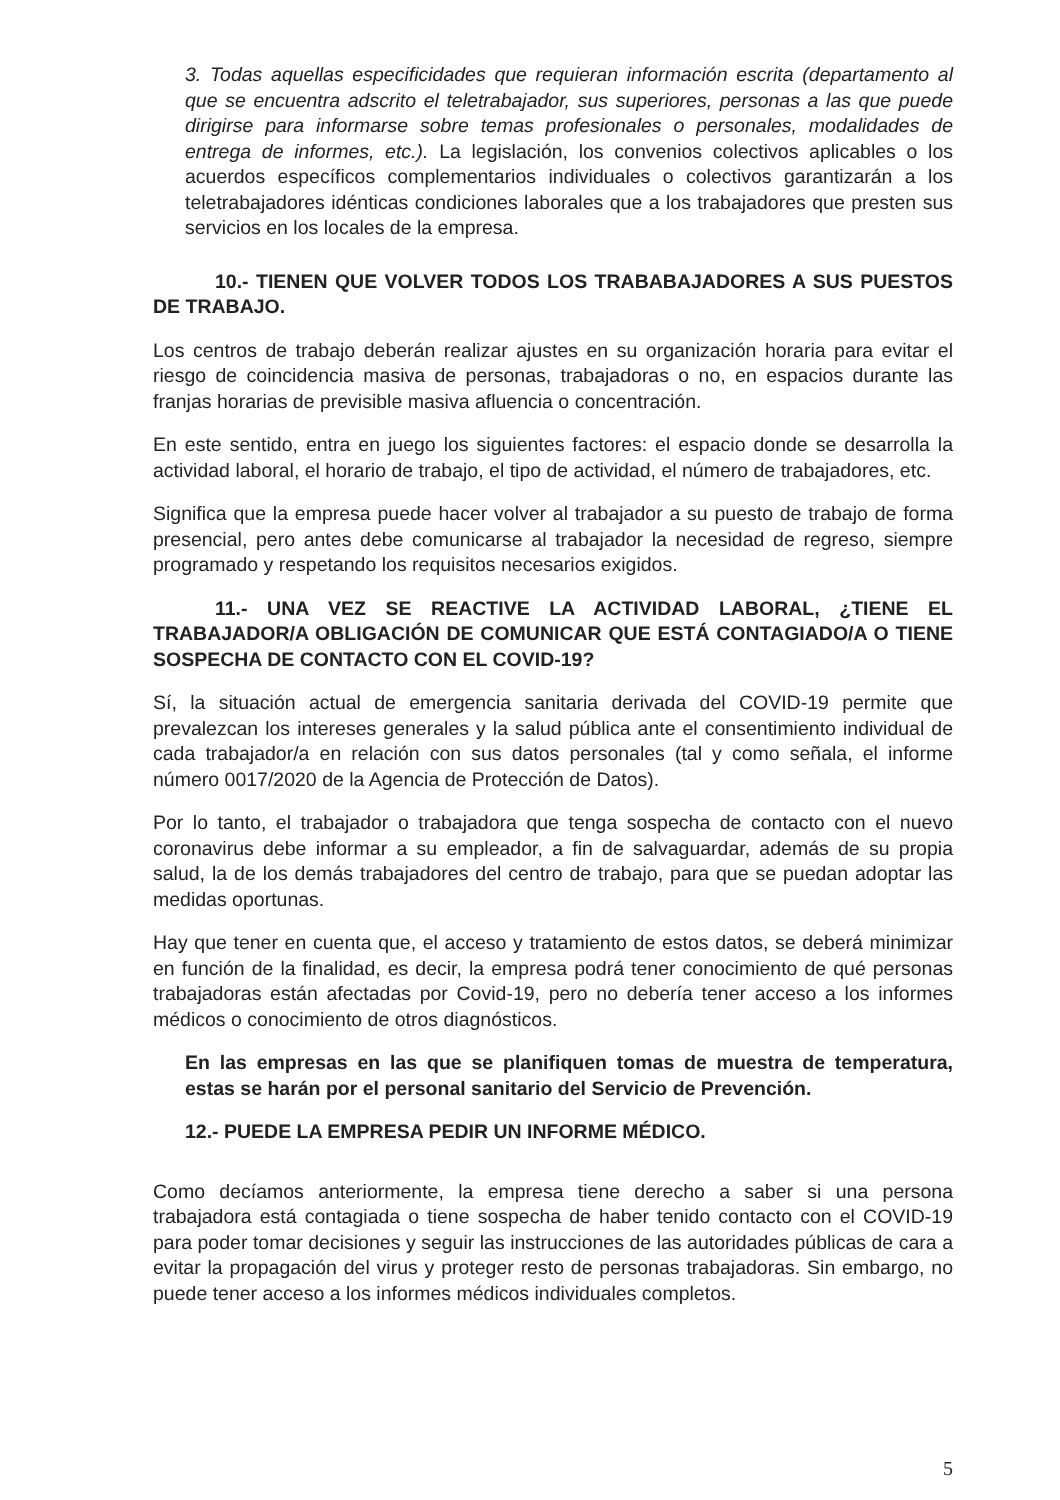3. Todas aquellas especificidades que requieran información escrita (departamento al que se encuentra adscrito el teletrabajador, sus superiores, personas a las que puede dirigirse para informarse sobre temas profesionales o personales, modalidades de entrega de informes, etc.). La legislación, los convenios colectivos aplicables o los acuerdos específicos complementarios individuales o colectivos garantizarán a los teletrabajadores idénticas condiciones laborales que a los trabajadores que presten sus servicios en los locales de la empresa.
10.- TIENEN QUE VOLVER TODOS LOS TRABABAJADORES A SUS PUESTOS DE TRABAJO.
Los centros de trabajo deberán realizar ajustes en su organización horaria para evitar el riesgo de coincidencia masiva de personas, trabajadoras o no, en espacios durante las franjas horarias de previsible masiva afluencia o concentración.
En este sentido, entra en juego los siguientes factores: el espacio donde se desarrolla la actividad laboral, el horario de trabajo, el tipo de actividad, el número de trabajadores, etc.
Significa que la empresa puede hacer volver al trabajador a su puesto de trabajo de forma presencial, pero antes debe comunicarse al trabajador la necesidad de regreso, siempre programado y respetando los requisitos necesarios exigidos.
11.- UNA VEZ SE REACTIVE LA ACTIVIDAD LABORAL, ¿TIENE EL TRABAJADOR/A OBLIGACIÓN DE COMUNICAR QUE ESTÁ CONTAGIADO/A O TIENE SOSPECHA DE CONTACTO CON EL COVID-19?
Sí, la situación actual de emergencia sanitaria derivada del COVID-19 permite que prevalezcan los intereses generales y la salud pública ante el consentimiento individual de cada trabajador/a en relación con sus datos personales (tal y como señala, el informe número 0017/2020 de la Agencia de Protección de Datos).
Por lo tanto, el trabajador o trabajadora que tenga sospecha de contacto con el nuevo coronavirus debe informar a su empleador, a fin de salvaguardar, además de su propia salud, la de los demás trabajadores del centro de trabajo, para que se puedan adoptar las medidas oportunas.
Hay que tener en cuenta que, el acceso y tratamiento de estos datos, se deberá minimizar en función de la finalidad, es decir, la empresa podrá tener conocimiento de qué personas trabajadoras están afectadas por Covid-19, pero no debería tener acceso a los informes médicos o conocimiento de otros diagnósticos.
En las empresas en las que se planifiquen tomas de muestra de temperatura, estas se harán por el personal sanitario del Servicio de Prevención.
12.- PUEDE LA EMPRESA PEDIR UN INFORME MÉDICO.
Como decíamos anteriormente, la empresa tiene derecho a saber si una persona trabajadora está contagiada o tiene sospecha de haber tenido contacto con el COVID-19 para poder tomar decisiones y seguir las instrucciones de las autoridades públicas de cara a evitar la propagación del virus y proteger resto de personas trabajadoras. Sin embargo, no puede tener acceso a los informes médicos individuales completos.
5